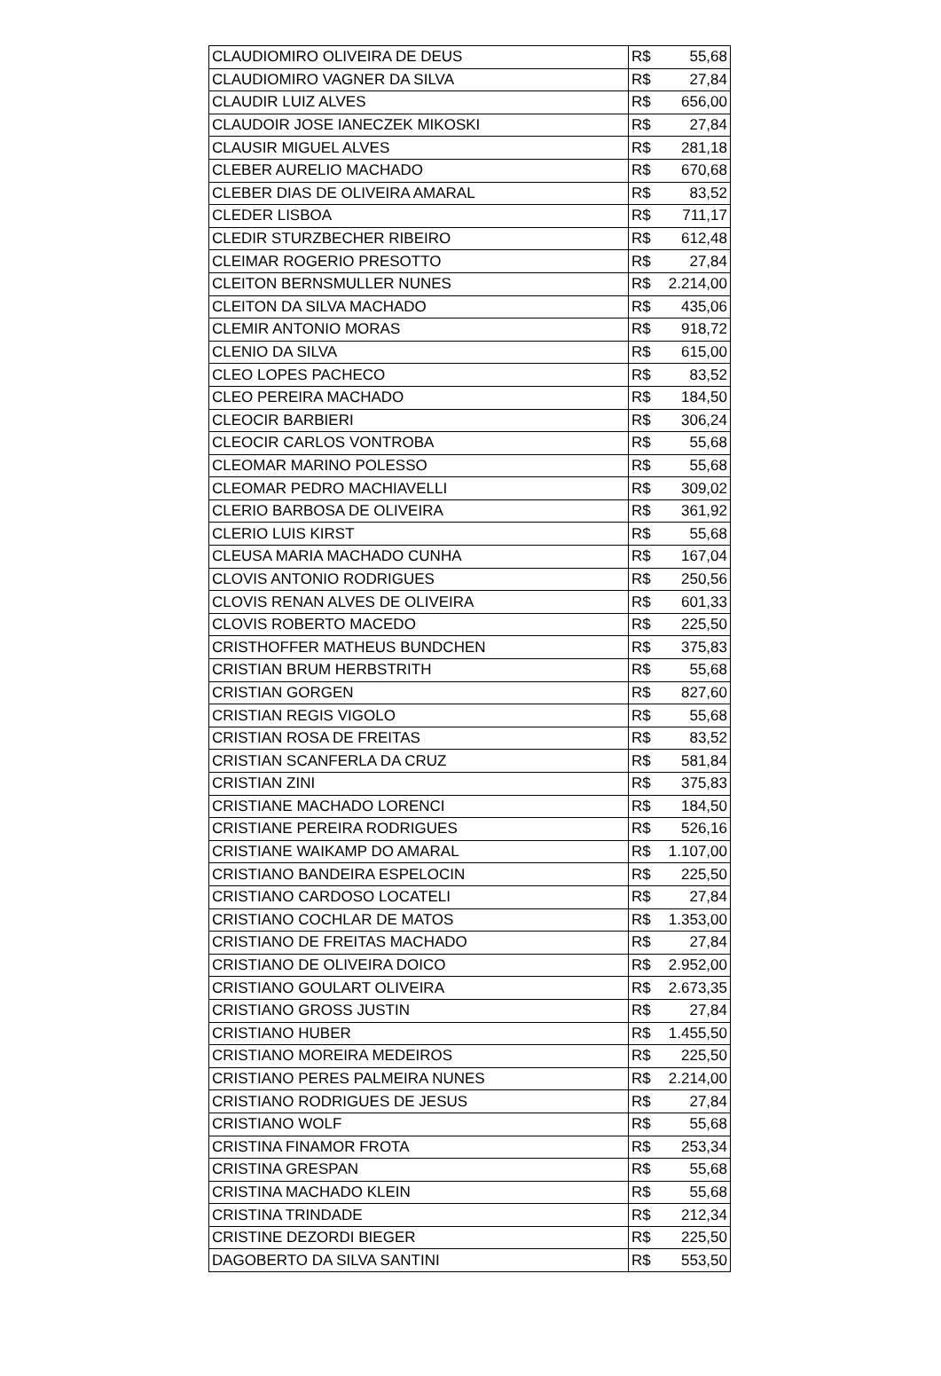| CLAUDIOMIRO OLIVEIRA DE DEUS | R$ 55,68 |
| CLAUDIOMIRO VAGNER DA SILVA | R$ 27,84 |
| CLAUDIR LUIZ ALVES | R$ 656,00 |
| CLAUDOIR JOSE IANECZEK MIKOSKI | R$ 27,84 |
| CLAUSIR MIGUEL ALVES | R$ 281,18 |
| CLEBER AURELIO MACHADO | R$ 670,68 |
| CLEBER DIAS DE OLIVEIRA AMARAL | R$ 83,52 |
| CLEDER LISBOA | R$ 711,17 |
| CLEDIR STURZBECHER RIBEIRO | R$ 612,48 |
| CLEIMAR ROGERIO PRESOTTO | R$ 27,84 |
| CLEITON BERNSMULLER NUNES | R$ 2.214,00 |
| CLEITON DA SILVA MACHADO | R$ 435,06 |
| CLEMIR ANTONIO MORAS | R$ 918,72 |
| CLENIO DA SILVA | R$ 615,00 |
| CLEO LOPES PACHECO | R$ 83,52 |
| CLEO PEREIRA MACHADO | R$ 184,50 |
| CLEOCIR BARBIERI | R$ 306,24 |
| CLEOCIR CARLOS VONTROBA | R$ 55,68 |
| CLEOMAR MARINO POLESSO | R$ 55,68 |
| CLEOMAR PEDRO MACHIAVELLI | R$ 309,02 |
| CLERIO BARBOSA DE OLIVEIRA | R$ 361,92 |
| CLERIO LUIS KIRST | R$ 55,68 |
| CLEUSA MARIA MACHADO CUNHA | R$ 167,04 |
| CLOVIS ANTONIO RODRIGUES | R$ 250,56 |
| CLOVIS RENAN ALVES DE OLIVEIRA | R$ 601,33 |
| CLOVIS ROBERTO MACEDO | R$ 225,50 |
| CRISTHOFFER MATHEUS BUNDCHEN | R$ 375,83 |
| CRISTIAN BRUM HERBSTRITH | R$ 55,68 |
| CRISTIAN GORGEN | R$ 827,60 |
| CRISTIAN REGIS VIGOLO | R$ 55,68 |
| CRISTIAN ROSA DE FREITAS | R$ 83,52 |
| CRISTIAN SCANFERLA DA CRUZ | R$ 581,84 |
| CRISTIAN ZINI | R$ 375,83 |
| CRISTIANE MACHADO LORENCI | R$ 184,50 |
| CRISTIANE PEREIRA RODRIGUES | R$ 526,16 |
| CRISTIANE WAIKAMP DO AMARAL | R$ 1.107,00 |
| CRISTIANO BANDEIRA ESPELOCIN | R$ 225,50 |
| CRISTIANO CARDOSO LOCATELI | R$ 27,84 |
| CRISTIANO COCHLAR DE MATOS | R$ 1.353,00 |
| CRISTIANO DE FREITAS MACHADO | R$ 27,84 |
| CRISTIANO DE OLIVEIRA DOICO | R$ 2.952,00 |
| CRISTIANO GOULART OLIVEIRA | R$ 2.673,35 |
| CRISTIANO GROSS JUSTIN | R$ 27,84 |
| CRISTIANO HUBER | R$ 1.455,50 |
| CRISTIANO MOREIRA MEDEIROS | R$ 225,50 |
| CRISTIANO PERES PALMEIRA NUNES | R$ 2.214,00 |
| CRISTIANO RODRIGUES DE JESUS | R$ 27,84 |
| CRISTIANO WOLF | R$ 55,68 |
| CRISTINA FINAMOR FROTA | R$ 253,34 |
| CRISTINA GRESPAN | R$ 55,68 |
| CRISTINA MACHADO KLEIN | R$ 55,68 |
| CRISTINA TRINDADE | R$ 212,34 |
| CRISTINE DEZORDI BIEGER | R$ 225,50 |
| DAGOBERTO DA SILVA SANTINI | R$ 553,50 |